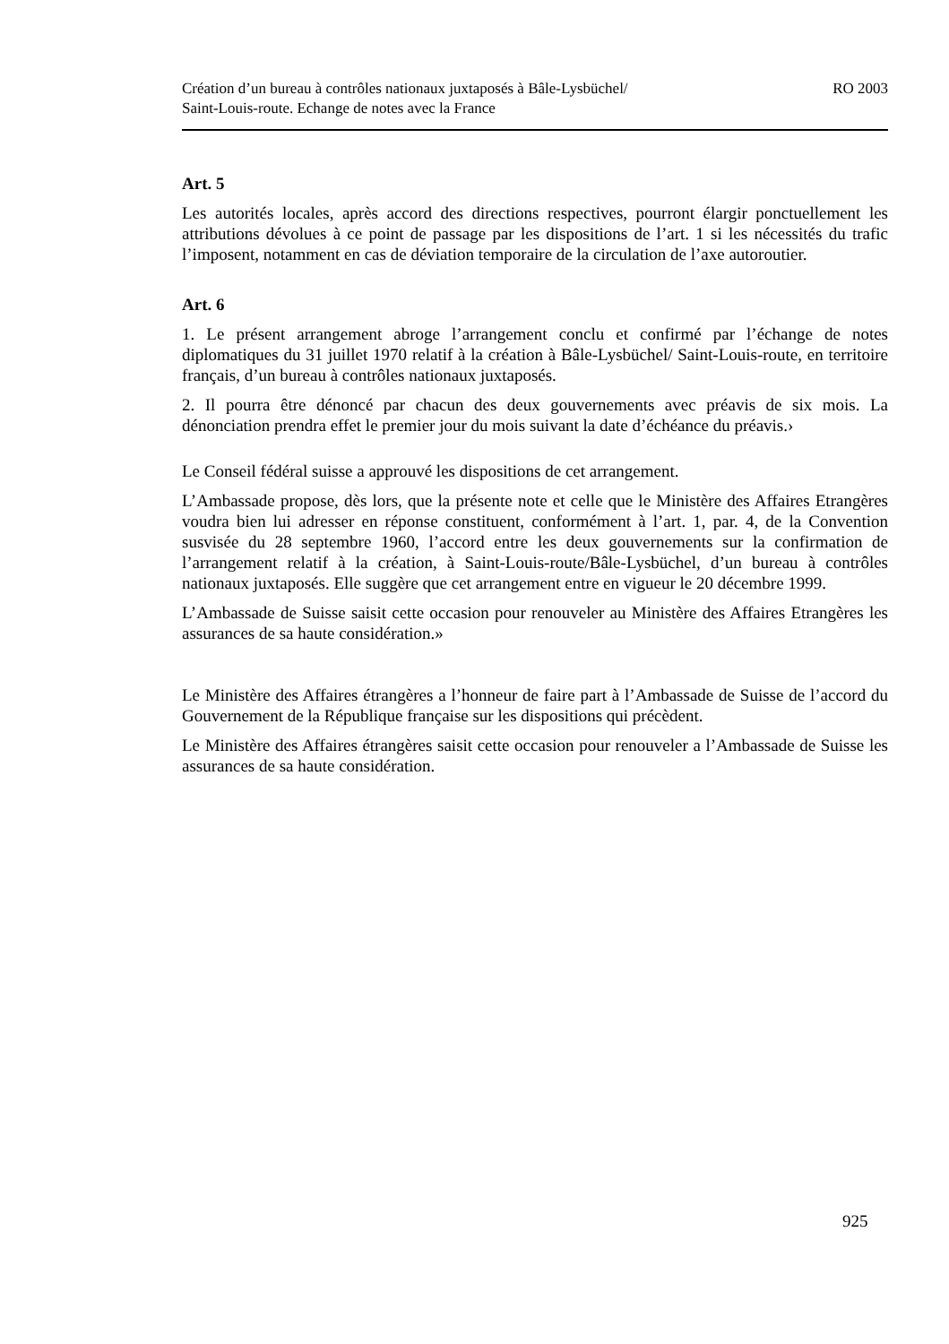Création d’un bureau à contrôles nationaux juxtaposés à Bâle-Lysbüchel/
Saint-Louis-route. Echange de notes avec la France
RO 2003
Art. 5
Les autorités locales, après accord des directions respectives, pourront élargir ponctuellement les attributions dévolues à ce point de passage par les dispositions de l’art. 1 si les nécessités du trafic l’imposent, notamment en cas de déviation temporaire de la circulation de l’axe autoroutier.
Art. 6
1. Le présent arrangement abroge l’arrangement conclu et confirmé par l’échange de notes diplomatiques du 31 juillet 1970 relatif à la création à Bâle-Lysbüchel/ Saint-Louis-route, en territoire français, d’un bureau à contrôles nationaux juxtaposés.
2. Il pourra être dénoncé par chacun des deux gouvernements avec préavis de six mois. La dénonciation prendra effet le premier jour du mois suivant la date d’échéance du préavis.›
Le Conseil fédéral suisse a approuvé les dispositions de cet arrangement.
L’Ambassade propose, dès lors, que la présente note et celle que le Ministère des Affaires Etrangères voudra bien lui adresser en réponse constituent, conformément à l’art. 1, par. 4, de la Convention susvisée du 28 septembre 1960, l’accord entre les deux gouvernements sur la confirmation de l’arrangement relatif à la création, à Saint-Louis-route/Bâle-Lysbüchel, d’un bureau à contrôles nationaux juxtaposés. Elle suggère que cet arrangement entre en vigueur le 20 décembre 1999.
L’Ambassade de Suisse saisit cette occasion pour renouveler au Ministère des Affaires Etrangères les assurances de sa haute considération.»
Le Ministère des Affaires étrangères a l’honneur de faire part à l’Ambassade de Suisse de l’accord du Gouvernement de la République française sur les dispositions qui précèdent.
Le Ministère des Affaires étrangères saisit cette occasion pour renouveler a l’Ambassade de Suisse les assurances de sa haute considération.
925